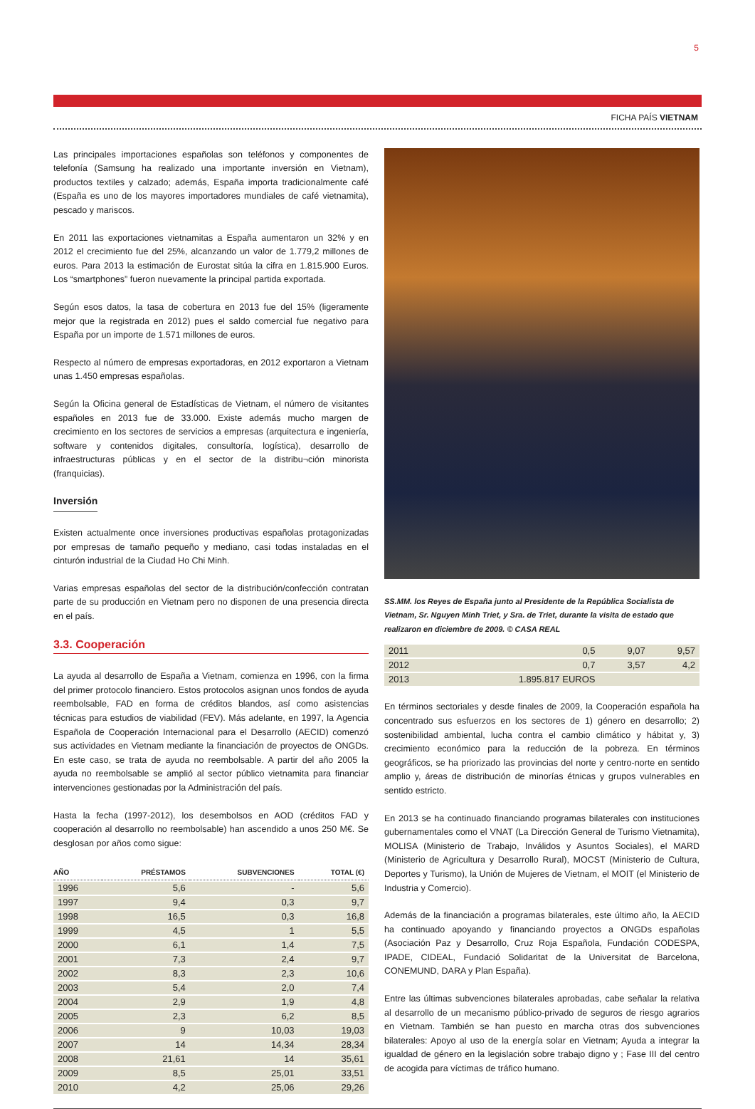5
FICHA PAÍS VIETNAM
Las principales importaciones españolas son teléfonos y componentes de telefonía (Samsung ha realizado una importante inversión en Vietnam), productos textiles y calzado; además, España importa tradicionalmente café (España es uno de los mayores importadores mundiales de café vietnamita), pescado y mariscos.
En 2011 las exportaciones vietnamitas a España aumentaron un 32% y en 2012 el crecimiento fue del 25%, alcanzando un valor de 1.779,2 millones de euros. Para 2013 la estimación de Eurostat sitúa la cifra en 1.815.900 Euros. Los “smartphones” fueron nuevamente la principal partida exportada.
Según esos datos, la tasa de cobertura en 2013 fue del 15% (ligeramente mejor que la registrada en 2012) pues el saldo comercial fue negativo para España por un importe de 1.571 millones de euros.
Respecto al número de empresas exportadoras, en 2012 exportaron a Vietnam unas 1.450 empresas españolas.
Según la Oficina general de Estadísticas de Vietnam, el número de visitantes españoles en 2013 fue de 33.000. Existe además mucho margen de crecimiento en los sectores de servicios a empresas (arquitectura e ingeniería, software y contenidos digitales, consultoría, logística), desarrollo de infraestructuras públicas y en el sector de la distribu¬ción minorista (franquicias).
Inversión
Existen actualmente once inversiones productivas españolas protagonizadas por empresas de tamaño pequeño y mediano, casi todas instaladas en el cinturón industrial de la Ciudad Ho Chi Minh.
Varias empresas españolas del sector de la distribución/confección contratan parte de su producción en Vietnam pero no disponen de una presencia directa en el país.
3.3. Cooperación
La ayuda al desarrollo de España a Vietnam, comienza en 1996, con la firma del primer protocolo financiero. Estos protocolos asignan unos fondos de ayuda reembolsable, FAD en forma de créditos blandos, así como asistencias técnicas para estudios de viabilidad (FEV). Más adelante, en 1997, la Agencia Española de Cooperación Internacional para el Desarrollo (AECID) comenzó sus actividades en Vietnam mediante la financiación de proyectos de ONGDs. En este caso, se trata de ayuda no reembolsable. A partir del año 2005 la ayuda no reembolsable se amplió al sector público vietnamita para financiar intervenciones gestionadas por la Administración del país.
Hasta la fecha (1997-2012), los desembolsos en AOD (créditos FAD y cooperación al desarrollo no reembolsable) han ascendido a unos 250 M€. Se desglosan por años como sigue:
| AÑO | PRÉSTAMOS | SUBVENCIONES | TOTAL (€) |
| --- | --- | --- | --- |
| 1996 | 5,6 | - | 5,6 |
| 1997 | 9,4 | 0,3 | 9,7 |
| 1998 | 16,5 | 0,3 | 16,8 |
| 1999 | 4,5 | 1 | 5,5 |
| 2000 | 6,1 | 1,4 | 7,5 |
| 2001 | 7,3 | 2,4 | 9,7 |
| 2002 | 8,3 | 2,3 | 10,6 |
| 2003 | 5,4 | 2,0 | 7,4 |
| 2004 | 2,9 | 1,9 | 4,8 |
| 2005 | 2,3 | 6,2 | 8,5 |
| 2006 | 9 | 10,03 | 19,03 |
| 2007 | 14 | 14,34 | 28,34 |
| 2008 | 21,61 | 14 | 35,61 |
| 2009 | 8,5 | 25,01 | 33,51 |
| 2010 | 4,2 | 25,06 | 29,26 |
SS.MM. los Reyes de España junto al Presidente de la República Socialista de Vietnam, Sr. Nguyen Minh Triet, y Sra. de Triet, durante la visita de estado que realizaron en diciembre de 2009. © CASA REAL
| 2011 | 0,5 | 9,07 | 9,57 |
| 2012 | 0,7 | 3,57 | 4,2 |
| 2013 | 1.895.817 EUROS | | |
En términos sectoriales y desde finales de 2009, la Cooperación española ha concentrado sus esfuerzos en los sectores de 1) género en desarrollo; 2) sostenibilidad ambiental, lucha contra el cambio climático y hábitat y, 3) crecimiento económico para la reducción de la pobreza. En términos geográficos, se ha priorizado las provincias del norte y centro-norte en sentido amplio y, áreas de distribución de minorías étnicas y grupos vulnerables en sentido estricto.
En 2013 se ha continuado financiando programas bilaterales con instituciones gubernamentales como el VNAT (La Dirección General de Turismo Vietnamita), MOLISA (Ministerio de Trabajo, Inválidos y Asuntos Sociales), el MARD (Ministerio de Agricultura y Desarrollo Rural), MOCST (Ministerio de Cultura, Deportes y Turismo), la Unión de Mujeres de Vietnam, el MOIT (el Ministerio de Industria y Comercio).
Además de la financiación a programas bilaterales, este último año, la AECID ha continuado apoyando y financiando proyectos a ONGDs españolas (Asociación Paz y Desarrollo, Cruz Roja Española, Fundación CODESPA, IPADE, CIDEAL, Fundació Solidaritat de la Universitat de Barcelona, CONEMUND, DARA y Plan España).
Entre las últimas subvenciones bilaterales aprobadas, cabe señalar la relativa al desarrollo de un mecanismo público-privado de seguros de riesgo agrarios en Vietnam. También se han puesto en marcha otras dos subvenciones bilaterales: Apoyo al uso de la energía solar en Vietnam; Ayuda a integrar la igualdad de género en la legislación sobre trabajo digno y ; Fase III del centro de acogida para víctimas de tráfico humano.